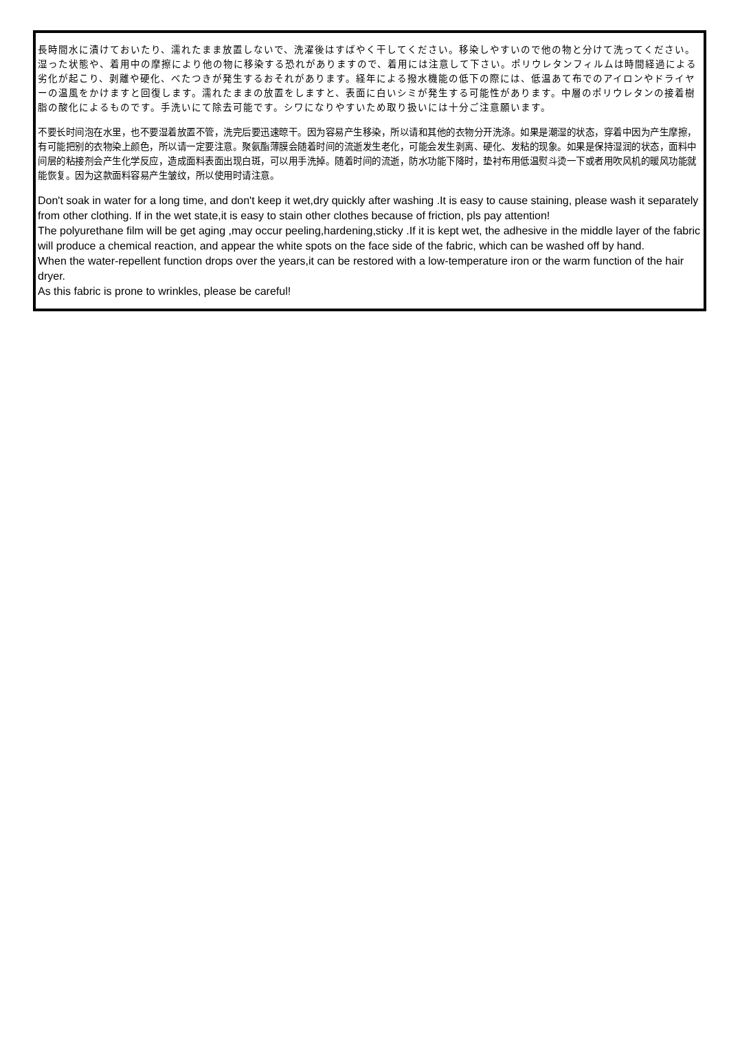長時間水に漬けておいたり、濡れたまま放置しないで、洗濯後はすばやく干してください。移染しやすいので他の物と分けて洗ってください。湿った状態や、着用中の摩擦により他の物に移染する恐れがありますので、着用には注意して下さい。ポリウレタンフィルムは時間経過による劣化が起こり、剥離や硬化、べたつきが発生するおそれがあります。経年による撥水機能の低下の際には、低温あて布でのアイロンやドライヤーの温風をかけますと回復します。濡れたままの放置をしますと、表面に白いシミが発生する可能性があります。中層のポリウレタンの接着樹脂の酸化によるものです。手洗いにて除去可能です。シワになりやすいため取り扱いには十分ご注意願います。
不要长时间泡在水里，也不要湿着放置不管，洗完后要迅速晾干。因为容易产生移染，所以请和其他的衣物分开洗涤。如果是潮湿的状态，穿着中因为产生摩擦，有可能把别的衣物染上颜色，所以请一定要注意。聚氨酯薄膜会随着时间的流逝发生老化，可能会发生剥离、硬化、发粘的现象。如果是保持湿润的状态，面料中间层的粘接剂会产生化学反应，造成面料表面出现白斑，可以用手洗掉。随着时间的流逝，防水功能下降时，垫衬布用低温熨斗烫一下或者用吹风机的暖风功能就能恢复。因为这款面料容易产生皱纹，所以使用时请注意。
Don't soak in water for a long time, and don't keep it wet,dry quickly after washing .It is easy to cause staining, please wash it separately from other clothing. If in the wet state,it is easy to stain other clothes because of friction, pls pay attention!
The polyurethane film will be get aging ,may occur peeling,hardening,sticky .If it is kept wet, the adhesive in the middle layer of the fabric will produce a chemical reaction, and appear the white spots on the face side of the fabric, which can be washed off by hand.
When the water-repellent function drops over the years,it can be restored with a low-temperature iron or the warm function of the hair dryer.
As this fabric is prone to wrinkles, please be careful!